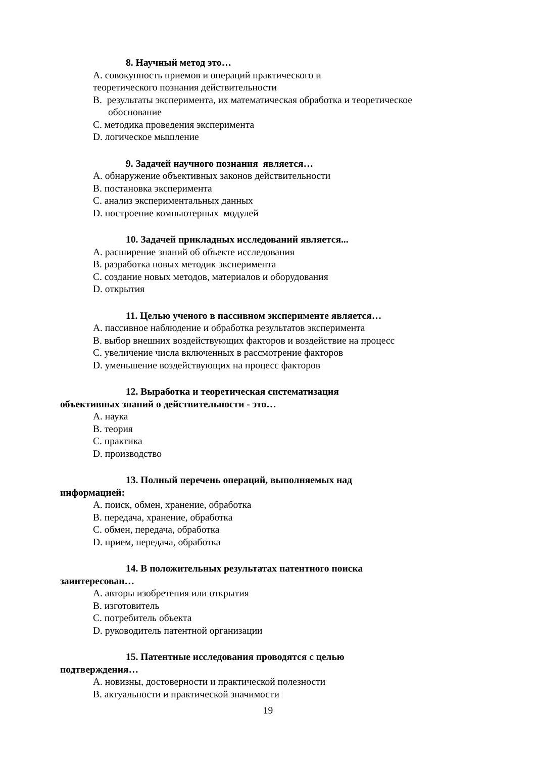8. Научный метод это…
А. совокупность приемов и операций практического и
теоретического познания действительности
В. результаты эксперимента, их математическая обработка и теоретическое обоснование
С. методика проведения эксперимента
D. логическое мышление
9. Задачей научного познания является…
А. обнаружение объективных законов действительности
В. постановка эксперимента
С. анализ экспериментальных данных
D. построение компьютерных модулей
10. Задачей прикладных исследований является...
А. расширение знаний об объекте исследования
В. разработка новых методик эксперимента
С. создание новых методов, материалов и оборудования
D. открытия
11. Целью ученого в пассивном эксперименте является…
А. пассивное наблюдение и обработка результатов эксперимента
В. выбор внешних воздействующих факторов и воздействие на процесс
С. увеличение числа включенных в рассмотрение факторов
D. уменьшение воздействующих на процесс факторов
12. Выработка и теоретическая систематизация
объективных знаний о действительности - это…
А. наука
В. теория
С. практика
D. производство
13. Полный перечень операций, выполняемых над
информацией:
А. поиск, обмен, хранение, обработка
В. передача, хранение, обработка
С. обмен, передача, обработка
D. прием, передача, обработка
14. В положительных результатах патентного поиска
заинтересован…
А. авторы изобретения или открытия
В. изготовитель
С. потребитель объекта
D. руководитель патентной организации
15. Патентные исследования проводятся с целью
подтверждения…
А. новизны, достоверности и практической полезности
В. актуальности и практической значимости
19